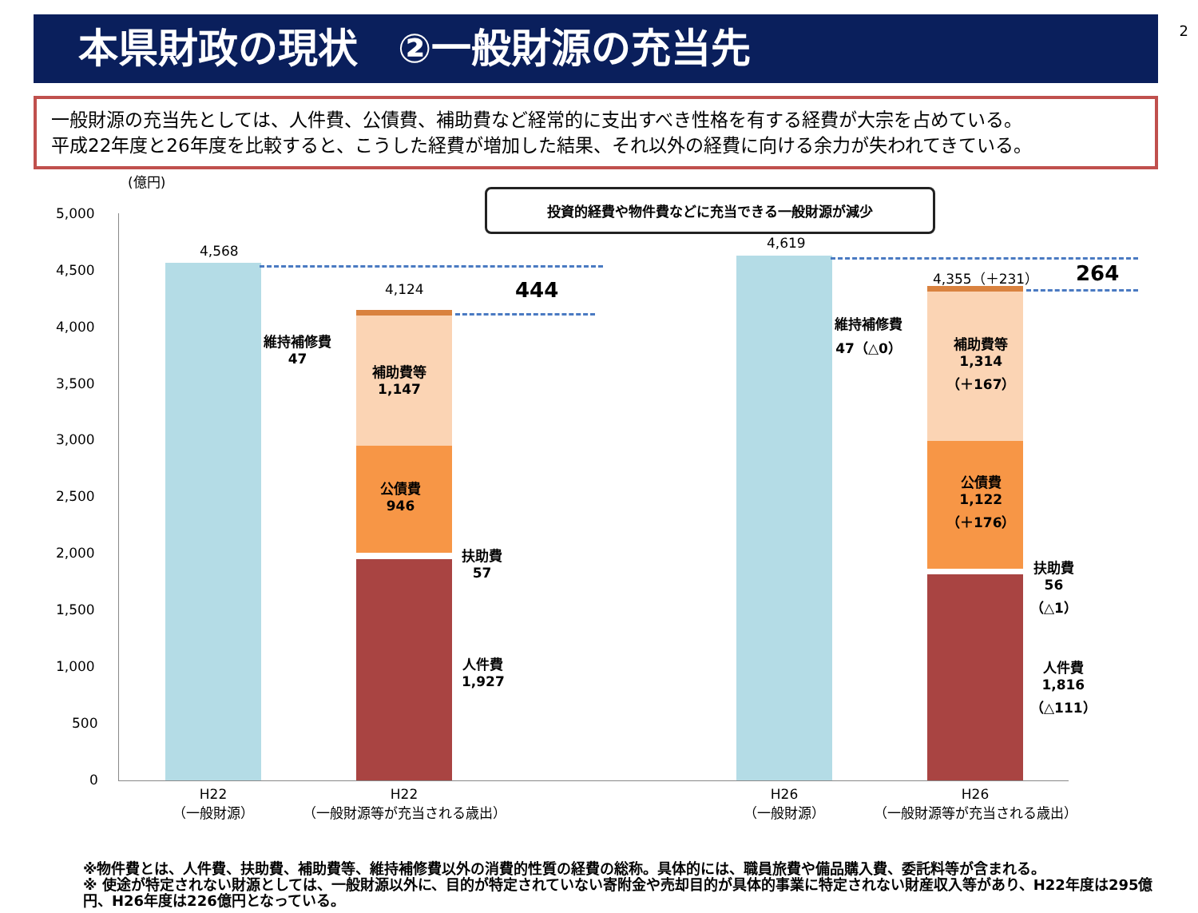2
本県財政の現状　②一般財源の充当先
一般財源の充当先としては、人件費、公債費、補助費など経常的に支出すべき性格を有する経費が大宗を占めている。
平成22年度と26年度を比較すると、こうした経費が増加した結果、それ以外の経費に向ける余力が失われてきている。
(億円)
5,000
4,500
4,000
3,500
3,000
2,500
2,000
1,500
1,000
500
0
4,568
4,124
補助費等
1,147
公債費
946
維持補修費
47
扶助費
57
人件費
1,927
444
投資的経費や物件費などに充当できる一般財源が減少
4,619
4,355（＋231）
補助費等
1,314
（＋167）
公債費
1,122
（＋176）
維持補修費
47（△0）
扶助費
56
（△1）
人件費
1,816
（△111）
264
H22
（一般財源）
H22
（一般財源等が充当される歳出）
H26
（一般財源）
H26
（一般財源等が充当される歳出）
※物件費とは、人件費、扶助費、補助費等、維持補修費以外の消費的性質の経費の総称。具体的には、職員旅費や備品購入費、委託料等が含まれる。
※ 使途が特定されない財源としては、一般財源以外に、目的が特定されていない寄附金や売却目的が具体的事業に特定されない財産収入等があり、H22年度は295億円、H26年度は226億円となっている。